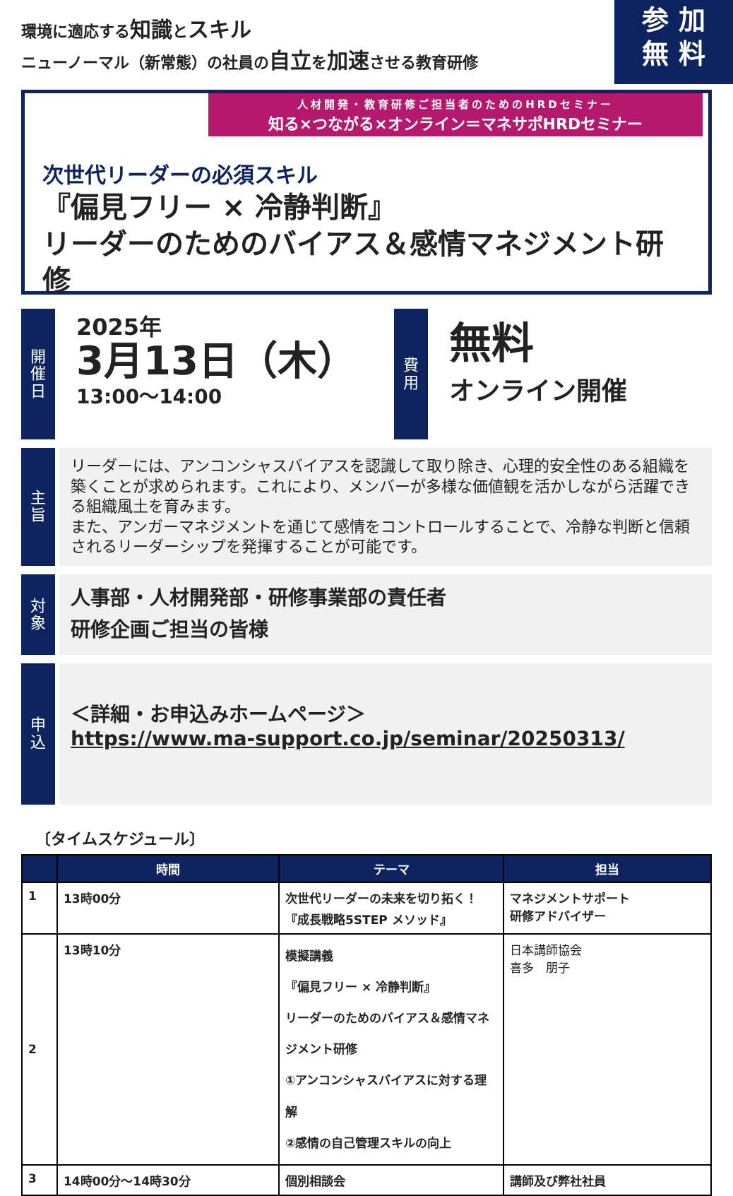参 加
無 料
環境に適応する知識とスキル
ニューノーマル（新常態）の社員の自立を加速させる教育研修
人材開発・教育研修ご担当者のためのHRDセミナー
知る×つながる×オンライン＝マネサポHRDセミナー
次世代リーダーの必須スキル
『偏見フリー × 冷静判断』
リーダーのためのバイアス＆感情マネジメント研修
開
催
日
2025年
3月13日（木）
13:00～14:00
費
用
無料
オンライン開催
主
旨
リーダーには、アンコンシャスバイアスを認識して取り除き、心理的安全性のある組織を築くことが求められます。これにより、メンバーが多様な価値観を活かしながら活躍できる組織風土を育みます。
また、アンガーマネジメントを通じて感情をコントロールすることで、冷静な判断と信頼されるリーダーシップを発揮することが可能です。
対
象
人事部・人材開発部・研修事業部の責任者
研修企画ご担当の皆様
申
込
＜詳細・お申込みホームページ＞
https://www.ma-support.co.jp/seminar/20250313/
〔タイムスケジュール〕
| | 時間 | テーマ | 担当 |
| --- | --- | --- | --- |
| 1 | 13時00分 | 次世代リーダーの未来を切り拓く！ 『成長戦略5STEP メソッド』 | マネジメントサポート 研修アドバイザー |
| 2 | 13時10分 | 模擬講義 『偏見フリー × 冷静判断』 リーダーのためのバイアス＆感情マネジメント研修 ①アンコンシャスバイアスに対する理解 ②感情の自己管理スキルの向上 | 日本講師協会 喜多 朋子 |
| 3 | 14時00分～14時30分 | 個別相談会 | 講師及び弊社社員 |